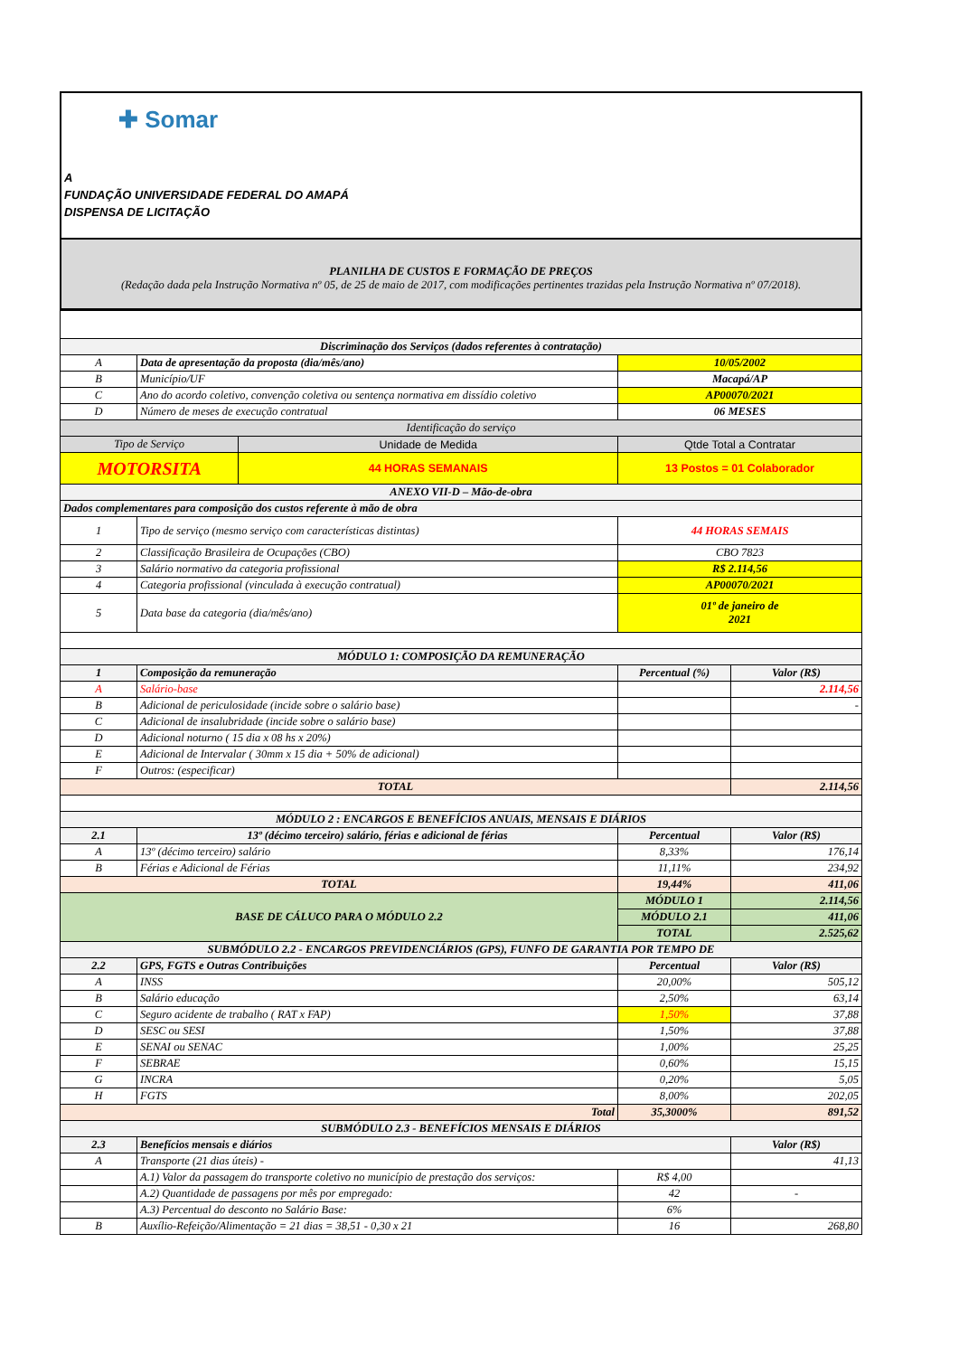✚ Somar
A
FUNDAÇÃO UNIVERSIDADE FEDERAL DO AMAPÁ
DISPENSA DE LICITAÇÃO
PLANILHA DE CUSTOS E FORMAÇÃO DE PREÇOS
(Redação dada pela Instrução Normativa nº 05, de 25 de maio de 2017, com modificações pertinentes trazidas pela Instrução Normativa nº 07/2018).
| Discriminação dos Serviços (dados referentes à contratação) | | | | |
| A | Data de apresentação da proposta (dia/mês/ano) | | 10/05/2002 | |
| B | Município/UF | | Macapá/AP | |
| C | Ano do acordo coletivo, convenção coletiva ou sentença normativa em dissídio coletivo | | AP00070/2021 | |
| D | Número de meses de execução contratual | | 06 MESES | |
| Identificação do serviço | | | | |
| Tipo de Serviço | | Unidade de Medida | Qtde Total a Contratar | |
| MOTORSITA | | 44 HORAS SEMANAIS | 13 Postos = 01 Colaborador | |
| ANEXO VII-D – Mão-de-obra | | | | |
| Dados complementares para composição dos custos referente à mão de obra | | | | |
| 1 | Tipo de serviço (mesmo serviço com características distintas) | | 44 HORAS SEMAIS | |
| 2 | Classificação Brasileira de Ocupações (CBO) | | CBO 7823 | |
| 3 | Salário normativo da categoria profissional | | R$ 2.114,56 | |
| 4 | Categoria profissional (vinculada à execução contratual) | | AP00070/2021 | |
| 5 | Data base da categoria (dia/mês/ano) | | 01º de janeiro de 2021 | |
| MÓDULO 1: COMPOSIÇÃO DA REMUNERAÇÃO | | | | |
| 1 | Composição da remuneração | | Percentual (%) | Valor (R$) |
| A | Salário-base | | | 2.114,56 |
| B | Adicional de periculosidade (incide sobre o salário base) | | | - |
| C | Adicional de insalubridade (incide sobre o salário base) | | | |
| D | Adicional noturno ( 15 dia x 08 hs x 20%) | | | |
| E | Adicional de Intervalar ( 30mm x 15 dia + 50% de adicional) | | | |
| F | Outros: (especificar) | | | |
| TOTAL | | | | 2.114,56 |
| MÓDULO 2 : ENCARGOS E BENEFÍCIOS ANUAIS, MENSAIS E DIÁRIOS | | | | |
| 2.1 | 13º (décimo terceiro) salário, férias e adicional de férias | | Percentual | Valor (R$) |
| A | 13º (décimo terceiro) salário | | 8,33% | 176,14 |
| B | Férias e Adicional de Férias | | 11,11% | 234,92 |
| TOTAL | | | 19,44% | 411,06 |
| BASE DE CÁLUCO PARA O MÓDULO 2.2 | | | MÓDULO 1 | 2.114,56 |
| | | | MÓDULO 2.1 | 411,06 |
| | | | TOTAL | 2.525,62 |
| SUBMÓDULO 2.2 - ENCARGOS PREVIDENCIÁRIOS (GPS), FUNFO DE GARANTIA POR TEMPO DE | | | | |
| 2.2 | GPS, FGTS e Outras Contribuições | | Percentual | Valor (R$) |
| A | INSS | | 20,00% | 505,12 |
| B | Salário educação | | 2,50% | 63,14 |
| C | Seguro acidente de trabalho ( RAT x FAP) | | 1,50% | 37,88 |
| D | SESC ou SESI | | 1,50% | 37,88 |
| E | SENAI ou SENAC | | 1,00% | 25,25 |
| F | SEBRAE | | 0,60% | 15,15 |
| G | INCRA | | 0,20% | 5,05 |
| H | FGTS | | 8,00% | 202,05 |
| Total | | | 35,3000% | 891,52 |
| SUBMÓDULO 2.3 - BENEFÍCIOS MENSAIS E DIÁRIOS | | | | |
| 2.3 | Benefícios mensais e diários | | | Valor (R$) |
| A | Transporte (21 dias úteis) - | | | 41,13 |
| | A.1) Valor da passagem do transporte coletivo no município de prestação dos serviços: | | R$ 4,00 | |
| | A.2) Quantidade de passagens por mês por empregado: | | 42 | - |
| | A.3) Percentual do desconto no Salário Base: | | 6% | |
| B | Auxílio-Refeição/Alimentação = 21 dias = 38,51 - 0,30 x 21 | | 16 | 268,80 |